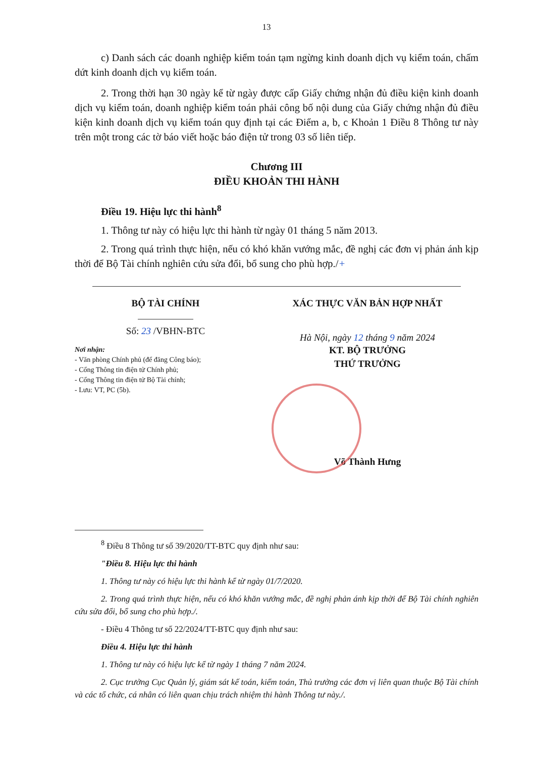13
c) Danh sách các doanh nghiệp kiểm toán tạm ngừng kinh doanh dịch vụ kiểm toán, chấm dứt kinh doanh dịch vụ kiểm toán.
2. Trong thời hạn 30 ngày kể từ ngày được cấp Giấy chứng nhận đủ điều kiện kinh doanh dịch vụ kiểm toán, doanh nghiệp kiểm toán phải công bố nội dung của Giấy chứng nhận đủ điều kiện kinh doanh dịch vụ kiểm toán quy định tại các Điểm a, b, c Khoản 1 Điều 8 Thông tư này trên một trong các tờ báo viết hoặc báo điện tử trong 03 số liên tiếp.
Chương III
ĐIỀU KHOẢN THI HÀNH
Điều 19. Hiệu lực thi hành<sup>8</sup>
1. Thông tư này có hiệu lực thi hành từ ngày 01 tháng 5 năm 2013.
2. Trong quá trình thực hiện, nếu có khó khăn vướng mắc, đề nghị các đơn vị phản ánh kịp thời để Bộ Tài chính nghiên cứu sửa đổi, bổ sung cho phù hợp./+
BỘ TÀI CHÍNH
Số: 23 /VBHN-BTC
Nơi nhận:
- Văn phòng Chính phủ (để đăng Công báo);
- Cổng Thông tin điện tử Chính phủ;
- Cổng Thông tin điện tử Bộ Tài chính;
- Lưu: VT, PC (5b).
XÁC THỰC VĂN BẢN HỢP NHẤT
Hà Nội, ngày 12 tháng 9 năm 2024
KT. BỘ TRƯỞNG
THỨ TRƯỞNG
Võ Thành Hưng
<sup>8</sup> Điều 8 Thông tư số 39/2020/TT-BTC quy định như sau:
"Điều 8. Hiệu lực thi hành
1. Thông tư này có hiệu lực thi hành kể từ ngày 01/7/2020.
2. Trong quá trình thực hiện, nếu có khó khăn vướng mắc, đề nghị phản ánh kịp thời để Bộ Tài chính nghiên cứu sửa đổi, bổ sung cho phù hợp./.
- Điều 4 Thông tư số 22/2024/TT-BTC quy định như sau:
Điều 4. Hiệu lực thi hành
1. Thông tư này có hiệu lực kể từ ngày 1 tháng 7 năm 2024.
2. Cục trưởng Cục Quản lý, giám sát kế toán, kiểm toán, Thủ trưởng các đơn vị liên quan thuộc Bộ Tài chính và các tổ chức, cá nhân có liên quan chịu trách nhiệm thi hành Thông tư này./.